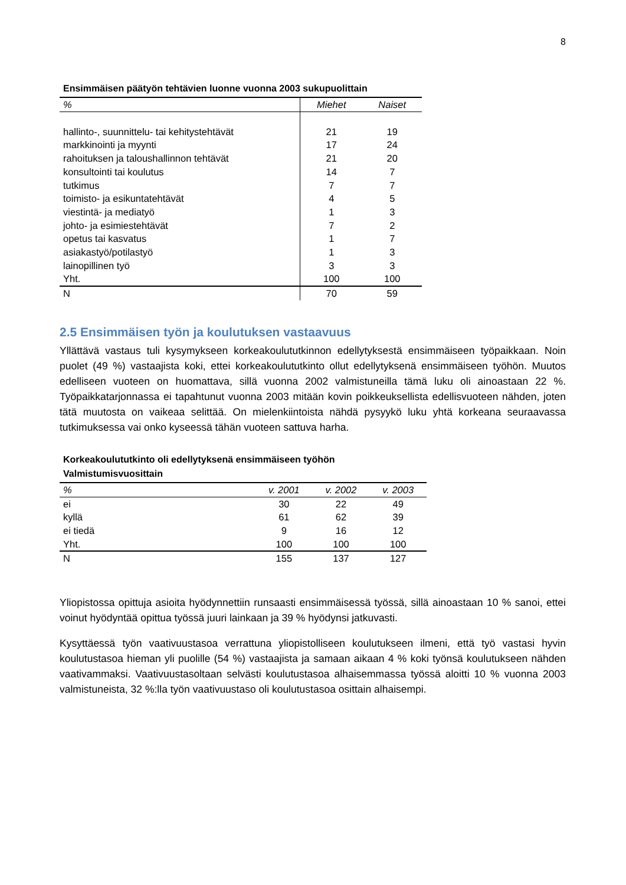8
Ensimmäisen päätyön tehtävien luonne vuonna 2003 sukupuolittain
| % | Miehet | Naiset |
| --- | --- | --- |
| hallinto-, suunnittelu- tai kehitystehtävät | 21 | 19 |
| markkinointi ja myynti | 17 | 24 |
| rahoituksen ja taloushallinnon tehtävät | 21 | 20 |
| konsultointi tai koulutus | 14 | 7 |
| tutkimus | 7 | 7 |
| toimisto- ja esikuntatehtävät | 4 | 5 |
| viestintä- ja mediatyö | 1 | 3 |
| johto- ja esimiestehtävät | 7 | 2 |
| opetus tai kasvatus | 1 | 7 |
| asiakastyö/potilastyö | 1 | 3 |
| lainopillinen työ | 3 | 3 |
| Yht. | 100 | 100 |
| N | 70 | 59 |
2.5 Ensimmäisen työn ja koulutuksen vastaavuus
Yllättävä vastaus tuli kysymykseen korkeakoulututkinnon edellytyksestä ensimmäiseen työpaikkaan. Noin puolet (49 %) vastaajista koki, ettei korkeakoulututkinto ollut edellytyksenä ensimmäiseen työhön. Muutos edelliseen vuoteen on huomattava, sillä vuonna 2002 valmistuneilla tämä luku oli ainoastaan 22 %. Työpaikkatarjonnassa ei tapahtunut vuonna 2003 mitään kovin poikkeuksellista edellisvuoteen nähden, joten tätä muutosta on vaikeaa selittää. On mielenkiintoista nähdä pysyykö luku yhtä korkeana seuraavassa tutkimuksessa vai onko kyseessä tähän vuoteen sattuva harha.
Korkeakoulututkinto oli edellytyksenä ensimmäiseen työhön
Valmistumisvuosittain
| % | v. 2001 | v. 2002 | v. 2003 |
| --- | --- | --- | --- |
| ei | 30 | 22 | 49 |
| kyllä | 61 | 62 | 39 |
| ei tiedä | 9 | 16 | 12 |
| Yht. | 100 | 100 | 100 |
| N | 155 | 137 | 127 |
Yliopistossa opittuja asioita hyödynnettiin runsaasti ensimmäisessä työssä, sillä ainoastaan 10 % sanoi, ettei voinut hyödyntää opittua työssä juuri lainkaan ja 39 % hyödynsi jatkuvasti.
Kysyttäessä työn vaativuustasoa verrattuna yliopistolliseen koulutukseen ilmeni, että työ vastasi hyvin koulutustasoa hieman yli puolille (54 %) vastaajista ja samaan aikaan 4 % koki työnsä koulutukseen nähden vaativammaksi. Vaativuustasoltaan selvästi koulutustasoa alhaisemmassa työssä aloitti 10 % vuonna 2003 valmistuneista, 32 %:lla työn vaativuustaso oli koulutustasoa osittain alhaisempi.